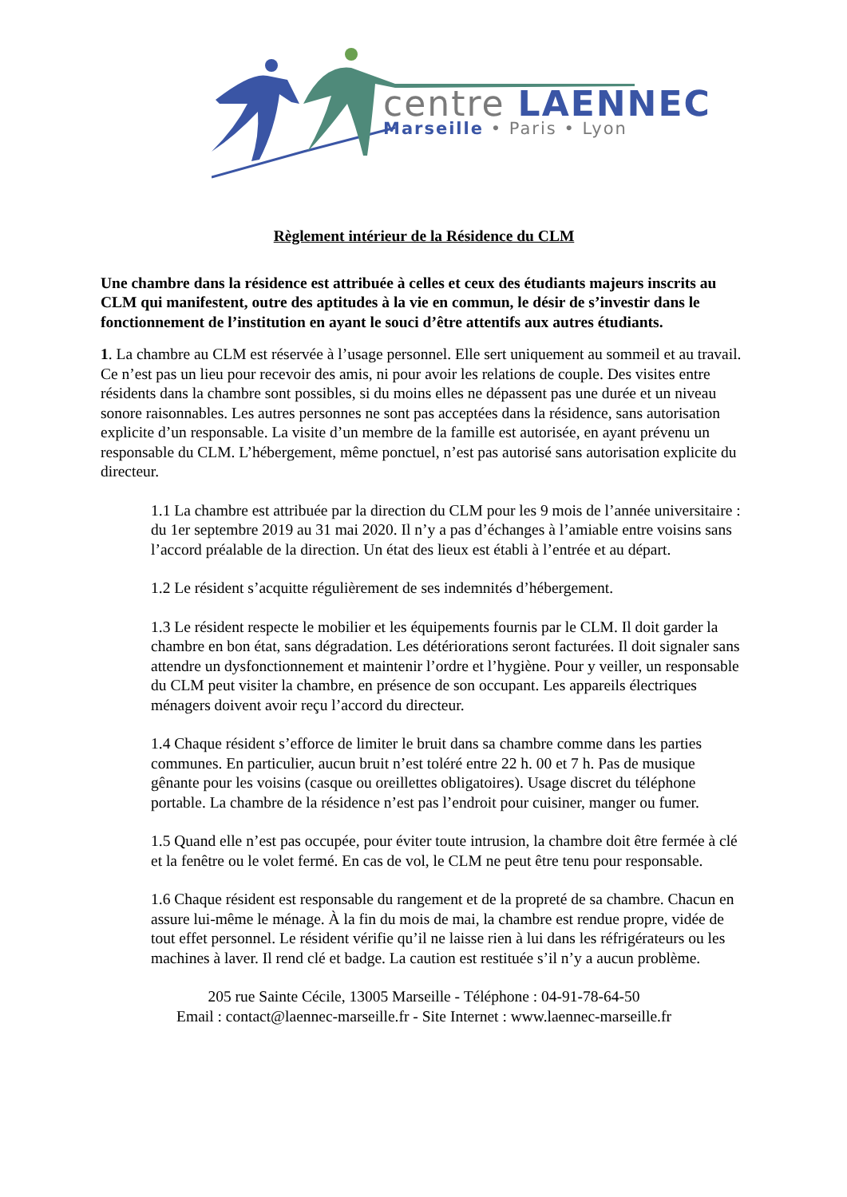centre LAENNEC
Marseille • Paris • Lyon
Règlement intérieur de la Résidence du CLM
Une chambre dans la résidence est attribuée à celles et ceux des étudiants majeurs inscrits au CLM qui manifestent, outre des aptitudes à la vie en commun, le désir de s’investir dans le fonctionnement de l’institution en ayant le souci d’être attentifs aux autres étudiants.
1. La chambre au CLM est réservée à l’usage personnel. Elle sert uniquement au sommeil et au travail. Ce n’est pas un lieu pour recevoir des amis, ni pour avoir les relations de couple. Des visites entre résidents dans la chambre sont possibles, si du moins elles ne dépassent pas une durée et un niveau sonore raisonnables. Les autres personnes ne sont pas acceptées dans la résidence, sans autorisation explicite d’un responsable. La visite d’un membre de la famille est autorisée, en ayant prévenu un responsable du CLM. L’hébergement, même ponctuel, n’est pas autorisé sans autorisation explicite du directeur.
1.1 La chambre est attribuée par la direction du CLM pour les 9 mois de l’année universitaire : du 1er septembre 2019 au 31 mai 2020. Il n’y a pas d’échanges à l’amiable entre voisins sans l’accord préalable de la direction. Un état des lieux est établi à l’entrée et au départ.
1.2 Le résident s’acquitte régulièrement de ses indemnités d’hébergement.
1.3 Le résident respecte le mobilier et les équipements fournis par le CLM. Il doit garder la chambre en bon état, sans dégradation. Les détériorations seront facturées. Il doit signaler sans attendre un dysfonctionnement et maintenir l’ordre et l’hygiène. Pour y veiller, un responsable du CLM peut visiter la chambre, en présence de son occupant. Les appareils électriques ménagers doivent avoir reçu l’accord du directeur.
1.4 Chaque résident s’efforce de limiter le bruit dans sa chambre comme dans les parties communes. En particulier, aucun bruit n’est toléré entre 22 h. 00 et 7 h. Pas de musique gênante pour les voisins (casque ou oreillettes obligatoires). Usage discret du téléphone portable. La chambre de la résidence n’est pas l’endroit pour cuisiner, manger ou fumer.
1.5 Quand elle n’est pas occupée, pour éviter toute intrusion, la chambre doit être fermée à clé et la fenêtre ou le volet fermé. En cas de vol, le CLM ne peut être tenu pour responsable.
1.6 Chaque résident est responsable du rangement et de la propreté de sa chambre. Chacun en assure lui-même le ménage. À la fin du mois de mai, la chambre est rendue propre, vidée de tout effet personnel. Le résident vérifie qu’il ne laisse rien à lui dans les réfrigérateurs ou les machines à laver. Il rend clé et badge. La caution est restituée s’il n’y a aucun problème.
205 rue Sainte Cécile, 13005 Marseille - Téléphone : 04-91-78-64-50
Email : contact@laennec-marseille.fr - Site Internet : www.laennec-marseille.fr